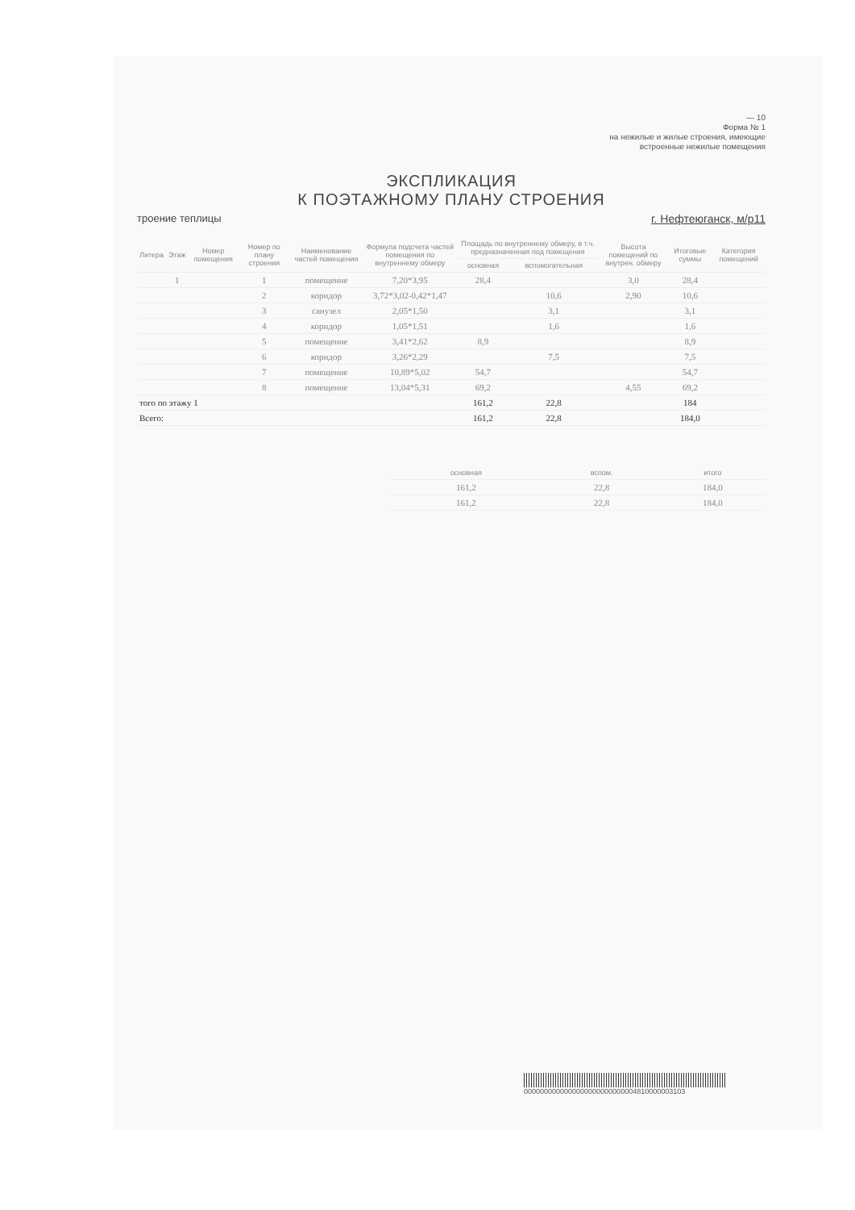— 10
Форма № 1
на нежилые и жилые строения, имеющие
встроенные нежилые помещения
ЭКСПЛИКАЦИЯ
К ПОЭТАЖНОМУ ПЛАНУ СТРОЕНИЯ
троение теплицы г. Нефтеюганск, м/р11
| Литера | Этаж | Номер помещения | Номер по плану строения | Наименование частей помещения | Формула подсчета частей помещения по внутреннему обмеру | Площадь по внутреннему обмеру, в т.ч. предназначенная под помещения | | Высота помещений по внутрен. обмеру | Итоговые суммы | Категория помещений |
| --- | --- | --- | --- | --- | --- | --- | --- | --- | --- | --- |
| | | | | | | основная | вспомогательная | | | |
| | 1 | | 1 | помещение | 7,20*3,95 | 28,4 | | 3,0 | 28,4 | |
| | | | 2 | коридор | 3,72*3,02-0,42*1,47 | | 10,6 | 2,90 | 10,6 | |
| | | | 3 | санузел | 2,05*1,50 | | 3,1 | | 3,1 | |
| | | | 4 | коридор | 1,05*1,51 | | 1,6 | | 1,6 | |
| | | | 5 | помещение | 3,41*2,62 | 8,9 | | | 8,9 | |
| | | | 6 | коридор | 3,26*2,29 | | 7,5 | | 7,5 | |
| | | | 7 | помещение | 10,89*5,02 | 54,7 | | | 54,7 | |
| | | | 8 | помещение | 13,04*5,31 | 69,2 | | 4,55 | 69,2 | |
| того по этажу 1 | | | | | | 161,2 | 22,8 | | 184 | |
| Всего: | | | | | | 161,2 | 22,8 | | 184,0 | |
| основная | вспом. | итого |
| --- | --- | --- |
| 161,2 | 22,8 | 184,0 |
| 161,2 | 22,8 | 184,0 |
0000000000000000000000000004810000003103